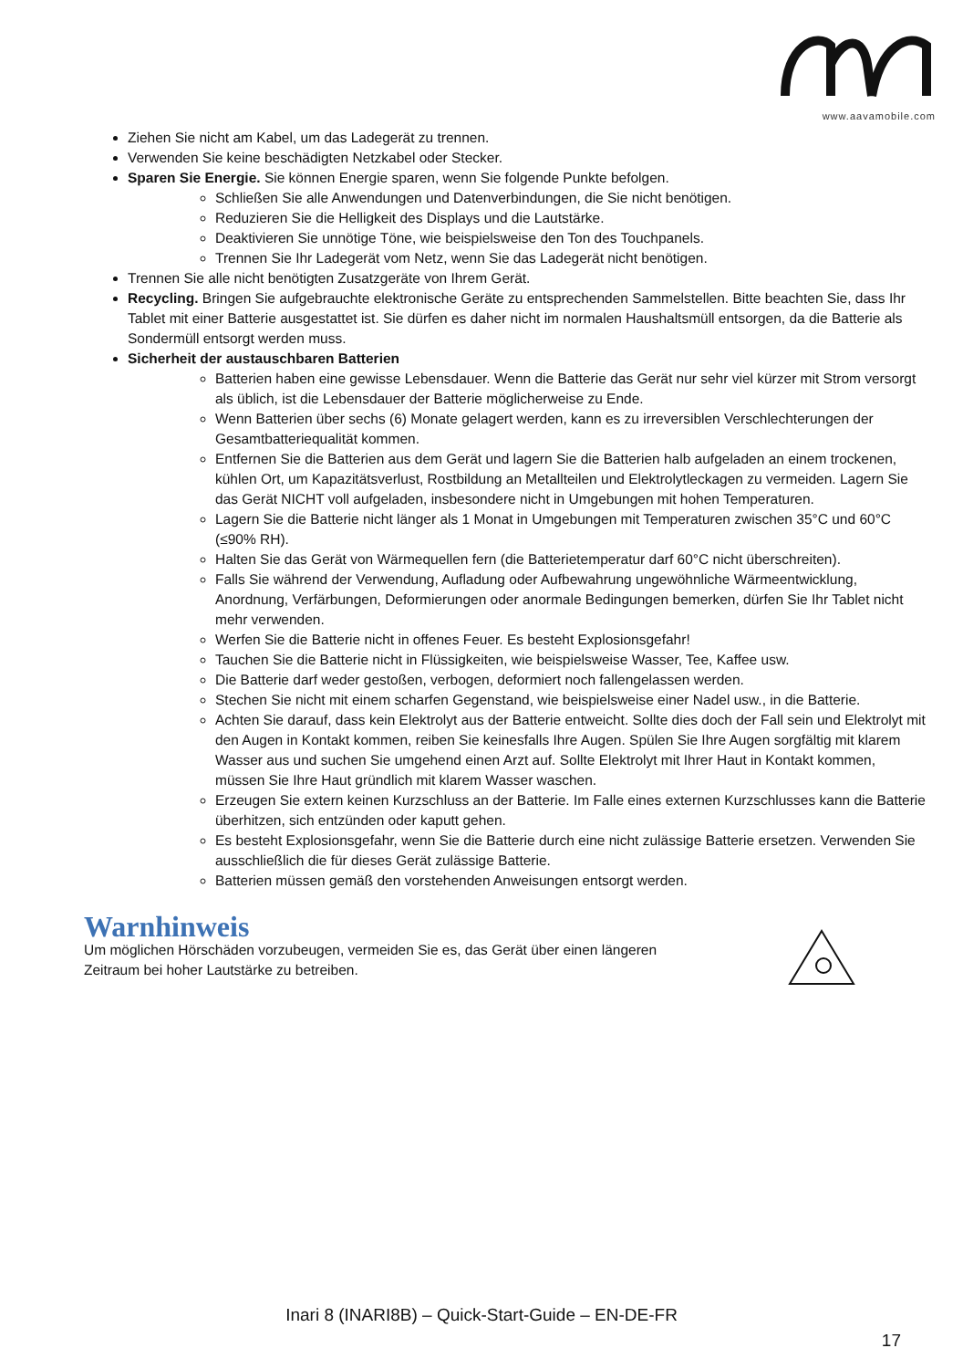www.aavamobile.com
Ziehen Sie nicht am Kabel, um das Ladegerät zu trennen.
Verwenden Sie keine beschädigten Netzkabel oder Stecker.
Sparen Sie Energie. Sie können Energie sparen, wenn Sie folgende Punkte befolgen.
Schließen Sie alle Anwendungen und Datenverbindungen, die Sie nicht benötigen.
Reduzieren Sie die Helligkeit des Displays und die Lautstärke.
Deaktivieren Sie unnötige Töne, wie beispielsweise den Ton des Touchpanels.
Trennen Sie Ihr Ladegerät vom Netz, wenn Sie das Ladegerät nicht benötigen.
Trennen Sie alle nicht benötigten Zusatzgeräte von Ihrem Gerät.
Recycling. Bringen Sie aufgebrauchte elektronische Geräte zu entsprechenden Sammelstellen. Bitte beachten Sie, dass Ihr Tablet mit einer Batterie ausgestattet ist. Sie dürfen es daher nicht im normalen Haushaltsmüll entsorgen, da die Batterie als Sondermüll entsorgt werden muss.
Sicherheit der austauschbaren Batterien
Batterien haben eine gewisse Lebensdauer. Wenn die Batterie das Gerät nur sehr viel kürzer mit Strom versorgt als üblich, ist die Lebensdauer der Batterie möglicherweise zu Ende.
Wenn Batterien über sechs (6) Monate gelagert werden, kann es zu irreversiblen Verschlechterungen der Gesamtbatteriequalität kommen.
Entfernen Sie die Batterien aus dem Gerät und lagern Sie die Batterien halb aufgeladen an einem trockenen, kühlen Ort, um Kapazitätsverlust, Rostbildung an Metallteilen und Elektrolytleckagen zu vermeiden. Lagern Sie das Gerät NICHT voll aufgeladen, insbesondere nicht in Umgebungen mit hohen Temperaturen.
Lagern Sie die Batterie nicht länger als 1 Monat in Umgebungen mit Temperaturen zwischen 35°C und 60°C (≤90% RH).
Halten Sie das Gerät von Wärmequellen fern (die Batterietemperatur darf 60°C nicht überschreiten).
Falls Sie während der Verwendung, Aufladung oder Aufbewahrung ungewöhnliche Wärmeentwicklung, Anordnung, Verfärbungen, Deformierungen oder anormale Bedingungen bemerken, dürfen Sie Ihr Tablet nicht mehr verwenden.
Werfen Sie die Batterie nicht in offenes Feuer. Es besteht Explosionsgefahr!
Tauchen Sie die Batterie nicht in Flüssigkeiten, wie beispielsweise Wasser, Tee, Kaffee usw.
Die Batterie darf weder gestoßen, verbogen, deformiert noch fallengelassen werden.
Stechen Sie nicht mit einem scharfen Gegenstand, wie beispielsweise einer Nadel usw., in die Batterie.
Achten Sie darauf, dass kein Elektrolyt aus der Batterie entweicht. Sollte dies doch der Fall sein und Elektrolyt mit den Augen in Kontakt kommen, reiben Sie keinesfalls Ihre Augen. Spülen Sie Ihre Augen sorgfältig mit klarem Wasser aus und suchen Sie umgehend einen Arzt auf. Sollte Elektrolyt mit Ihrer Haut in Kontakt kommen, müssen Sie Ihre Haut gründlich mit klarem Wasser waschen.
Erzeugen Sie extern keinen Kurzschluss an der Batterie. Im Falle eines externen Kurzschlusses kann die Batterie überhitzen, sich entzünden oder kaputt gehen.
Es besteht Explosionsgefahr, wenn Sie die Batterie durch eine nicht zulässige Batterie ersetzen. Verwenden Sie ausschließlich die für dieses Gerät zulässige Batterie.
Batterien müssen gemäß den vorstehenden Anweisungen entsorgt werden.
Warnhinweis
Um möglichen Hörschäden vorzubeugen, vermeiden Sie es, das Gerät über einen längeren Zeitraum bei hoher Lautstärke zu betreiben.
Inari 8 (INARI8B) – Quick-Start-Guide – EN-DE-FR
17